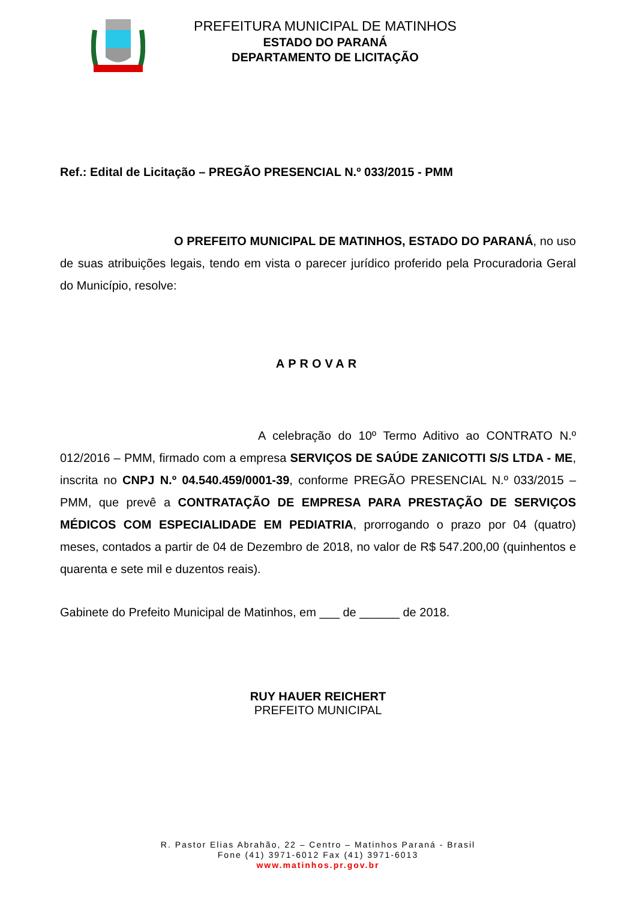PREFEITURA MUNICIPAL DE MATINHOS
ESTADO DO PARANÁ
DEPARTAMENTO DE LICITAÇÃO
Ref.: Edital de Licitação – PREGÃO PRESENCIAL N.º 033/2015 - PMM
O PREFEITO MUNICIPAL DE MATINHOS, ESTADO DO PARANÁ, no uso de suas atribuições legais, tendo em vista o parecer jurídico proferido pela Procuradoria Geral do Município, resolve:
APROVAR
A celebração do 10º Termo Aditivo ao CONTRATO N.º 012/2016 – PMM, firmado com a empresa SERVIÇOS DE SAÚDE ZANICOTTI S/S LTDA - ME, inscrita no CNPJ N.º 04.540.459/0001-39, conforme PREGÃO PRESENCIAL N.º 033/2015 – PMM, que prevê a CONTRATAÇÃO DE EMPRESA PARA PRESTAÇÃO DE SERVIÇOS MÉDICOS COM ESPECIALIDADE EM PEDIATRIA, prorrogando o prazo por 04 (quatro) meses, contados a partir de 04 de Dezembro de 2018, no valor de R$ 547.200,00 (quinhentos e quarenta e sete mil e duzentos reais).
Gabinete do Prefeito Municipal de Matinhos, em ___ de ______ de 2018.
RUY HAUER REICHERT
PREFEITO MUNICIPAL
R. Pastor Elias Abrahão, 22 – Centro – Matinhos Paraná - Brasil
Fone (41) 3971-6012 Fax (41) 3971-6013
www.matinhos.pr.gov.br